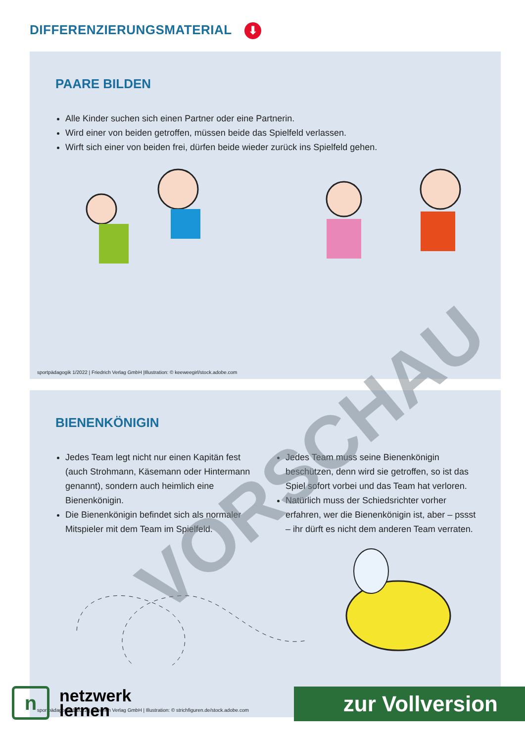DIFFERENZIERUNGSMATERIAL ⬇
PAARE BILDEN
Alle Kinder suchen sich einen Partner oder eine Partnerin.
Wird einer von beiden getroffen, müssen beide das Spielfeld verlassen.
Wirft sich einer von beiden frei, dürfen beide wieder zurück ins Spielfeld gehen.
sportpädagogik 1/2022 | Friedrich Verlag GmbH |Illustration: © keeweegirl/stock.adobe.com
BIENENKÖNIGIN
Jedes Team legt nicht nur einen Kapitän fest (auch Strohmann, Käsemann oder Hintermann genannt), sondern auch heimlich eine Bienenkönigin.
Die Bienenkönigin befindet sich als normaler Mitspieler mit dem Team im Spielfeld.
Jedes Team muss seine Bienenkönigin beschützen, denn wird sie getroffen, so ist das Spiel sofort vorbei und das Team hat verloren.
Natürlich muss der Schiedsrichter vorher erfahren, wer die Bienenkönigin ist, aber – pssst – ihr dürft es nicht dem anderen Team verraten.
sportpädagogik 1/2022 | Friedrich Verlag GmbH | Illustration: © strichfiguren.de/stock.adobe.com
VORSCHAU
n
netzwerk
lernen
zur Vollversion